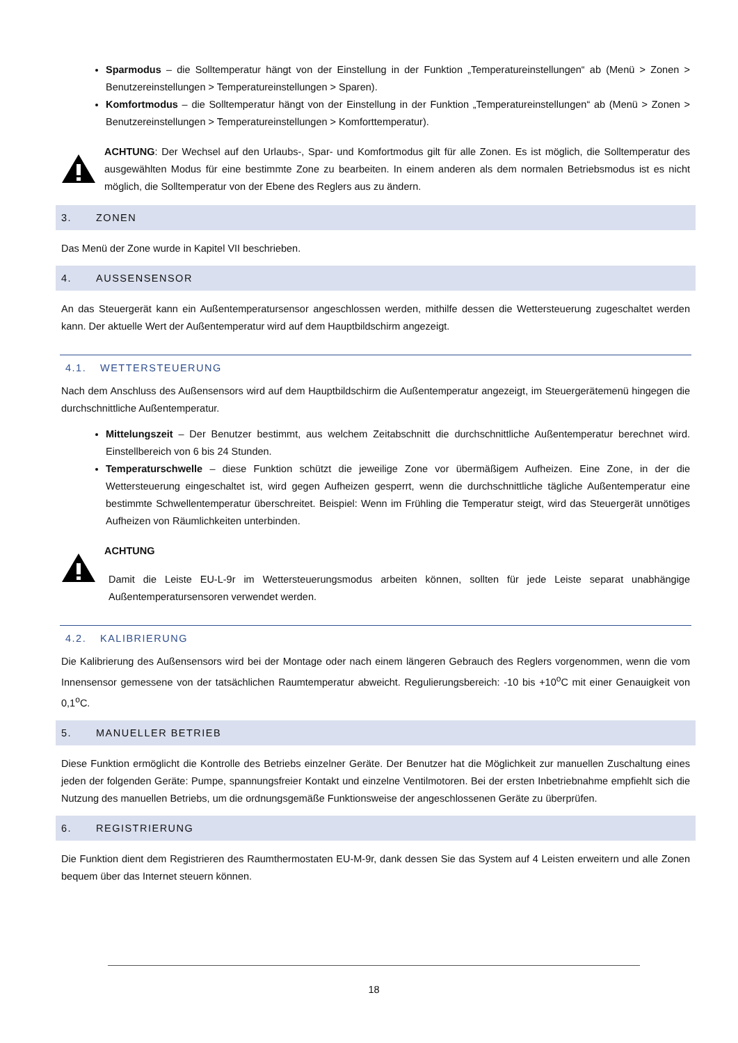Sparmodus – die Solltemperatur hängt von der Einstellung in der Funktion „Temperatureinstellungen“ ab (Menü > Zonen > Benutzereinstellungen > Temperatureinstellungen > Sparen).
Komfortmodus – die Solltemperatur hängt von der Einstellung in der Funktion „Temperatureinstellungen“ ab (Menü > Zonen > Benutzereinstellungen > Temperatureinstellungen > Komforttemperatur).
ACHTUNG: Der Wechsel auf den Urlaubs-, Spar- und Komfortmodus gilt für alle Zonen. Es ist möglich, die Solltemperatur des ausgewählten Modus für eine bestimmte Zone zu bearbeiten. In einem anderen als dem normalen Betriebsmodus ist es nicht möglich, die Solltemperatur von der Ebene des Reglers aus zu ändern.
3. ZONEN
Das Menü der Zone wurde in Kapitel VII beschrieben.
4. AUSSENSENSOR
An das Steuergerät kann ein Außentemperatursensor angeschlossen werden, mithilfe dessen die Wettersteuerung zugeschaltet werden kann. Der aktuelle Wert der Außentemperatur wird auf dem Hauptbildschirm angezeigt.
4.1. WETTERSTEUERUNG
Nach dem Anschluss des Außensensors wird auf dem Hauptbildschirm die Außentemperatur angezeigt, im Steuergerätemenü hingegen die durchschnittliche Außentemperatur.
Mittelungszeit – Der Benutzer bestimmt, aus welchem Zeitabschnitt die durchschnittliche Außentemperatur berechnet wird. Einstellbereich von 6 bis 24 Stunden.
Temperaturschwelle – diese Funktion schützt die jeweilige Zone vor übermäßigem Aufheizen. Eine Zone, in der die Wettersteuerung eingeschaltet ist, wird gegen Aufheizen gesperrt, wenn die durchschnittliche tägliche Außentemperatur eine bestimmte Schwellentemperatur überschreitet. Beispiel: Wenn im Frühling die Temperatur steigt, wird das Steuergerät unnötiges Aufheizen von Räumlichkeiten unterbinden.
ACHTUNG
Damit die Leiste EU-L-9r im Wettersteuerungsmodus arbeiten können, sollten für jede Leiste separat unabhängige Außentemperatursensoren verwendet werden.
4.2. KALIBRIERUNG
Die Kalibrierung des Außensensors wird bei der Montage oder nach einem längeren Gebrauch des Reglers vorgenommen, wenn die vom Innensensor gemessene von der tatsächlichen Raumtemperatur abweicht. Regulierungsbereich: -10 bis +10<sup>o</sup>C mit einer Genauigkeit von 0,1<sup>o</sup>C.
5. MANUELLER BETRIEB
Diese Funktion ermöglicht die Kontrolle des Betriebs einzelner Geräte. Der Benutzer hat die Möglichkeit zur manuellen Zuschaltung eines jeden der folgenden Geräte: Pumpe, spannungsfreier Kontakt und einzelne Ventilmotoren. Bei der ersten Inbetriebnahme empfiehlt sich die Nutzung des manuellen Betriebs, um die ordnungsgemäße Funktionsweise der angeschlossenen Geräte zu überprüfen.
6. REGISTRIERUNG
Die Funktion dient dem Registrieren des Raumthermostaten EU-M-9r, dank dessen Sie das System auf 4 Leisten erweitern und alle Zonen bequem über das Internet steuern können.
18